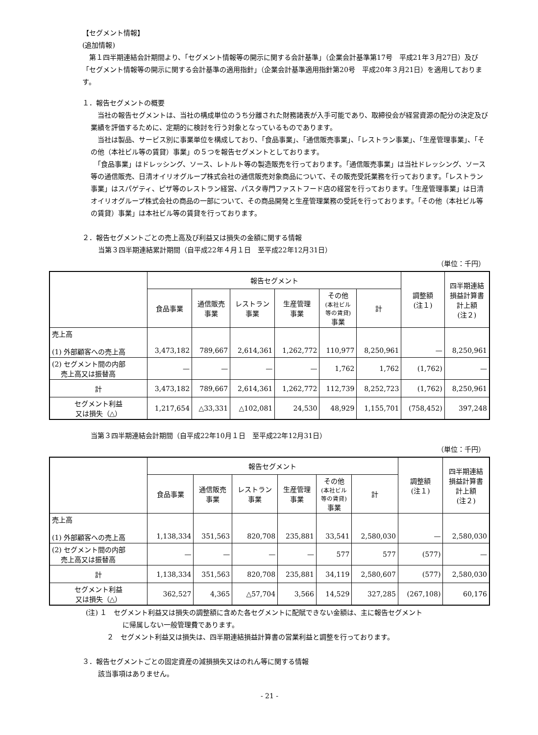【セグメント情報】
(追加情報)
　第１四半期連結会計期間より、「セグメント情報等の開示に関する会計基準」（企業会計基準第17号　平成21年３月27日）及び「セグメント情報等の開示に関する会計基準の適用指針」（企業会計基準適用指針第20号　平成20年３月21日）を適用しております。
１．報告セグメントの概要
　当社の報告セグメントは、当社の構成単位のうち分離された財務諸表が入手可能であり、取締役会が経営資源の配分の決定及び業績を評価するために、定期的に検討を行う対象となっているものであります。
　当社は製品、サービス別に事業単位を構成しており、「食品事業」、「通信販売事業」、「レストラン事業」、「生産管理事業」、「その他（本社ビル等の賃貸）事業」の５つを報告セグメントとしております。
　「食品事業」はドレッシング、ソース、レトルト等の製造販売を行っております。「通信販売事業」は当社ドレッシング、ソース等の通信販売、日清オイリオグループ株式会社の通信販売対象商品について、その販売受託業務を行っております。「レストラン事業」はスパゲティ、ピザ等のレストラン経営、パスタ専門ファストフード店の経営を行っております。「生産管理事業」は日清オイリオグループ株式会社の商品の一部について、その商品開発と生産管理業務の受託を行っております。「その他（本社ビル等の賃貸）事業」は本社ビル等の賃貸を行っております。
２．報告セグメントごとの売上高及び利益又は損失の金額に関する情報
当第３四半期連結累計期間（自平成22年４月１日　至平成22年12月31日）
（単位：千円）
| | 報告セグメント | | | | | | 調整額 (注１) | 四半期連結 損益計算書 計上額 (注２) |
| --- | --- | --- | --- | --- | --- | --- | --- | --- |
| | 食品事業 | 通信販売 事業 | レストラン 事業 | 生産管理 事業 | その他 (本社ビル 等の賃貸) 事業 | 計 | | |
| 売上高 (1) 外部顧客への売上高 | 3,473,182 | 789,667 | 2,614,361 | 1,262,772 | 110,977 | 8,250,961 | — | 8,250,961 |
| (2) セグメント間の内部 売上高又は振替高 | — | — | — | — | 1,762 | 1,762 | (1,762) | — |
| 計 | 3,473,182 | 789,667 | 2,614,361 | 1,262,772 | 112,739 | 8,252,723 | (1,762) | 8,250,961 |
| セグメント利益 又は損失（△） | 1,217,654 | △33,331 | △102,081 | 24,530 | 48,929 | 1,155,701 | (758,452) | 397,248 |
当第３四半期連結会計期間（自平成22年10月１日　至平成22年12月31日）
（単位：千円）
| | 報告セグメント | | | | | | 調整額 (注１) | 四半期連結 損益計算書 計上額 (注２) |
| --- | --- | --- | --- | --- | --- | --- | --- | --- |
| | 食品事業 | 通信販売 事業 | レストラン 事業 | 生産管理 事業 | その他 (本社ビル 等の賃貸) 事業 | 計 | | |
| 売上高 (1) 外部顧客への売上高 | 1,138,334 | 351,563 | 820,708 | 235,881 | 33,541 | 2,580,030 | — | 2,580,030 |
| (2) セグメント間の内部 売上高又は振替高 | — | — | — | — | 577 | 577 | (577) | — |
| 計 | 1,138,334 | 351,563 | 820,708 | 235,881 | 34,119 | 2,580,607 | (577) | 2,580,030 |
| セグメント利益 又は損失（△） | 362,527 | 4,365 | △57,704 | 3,566 | 14,529 | 327,285 | (267,108) | 60,176 |
(注) １　セグメント利益又は損失の調整額に含めた各セグメントに配賦できない金額は、主に報告セグメント
に帰属しない一般管理費であります。
２　セグメント利益又は損失は、四半期連結損益計算書の営業利益と調整を行っております。
３．報告セグメントごとの固定資産の減損損失又はのれん等に関する情報
該当事項はありません。
- 21 -